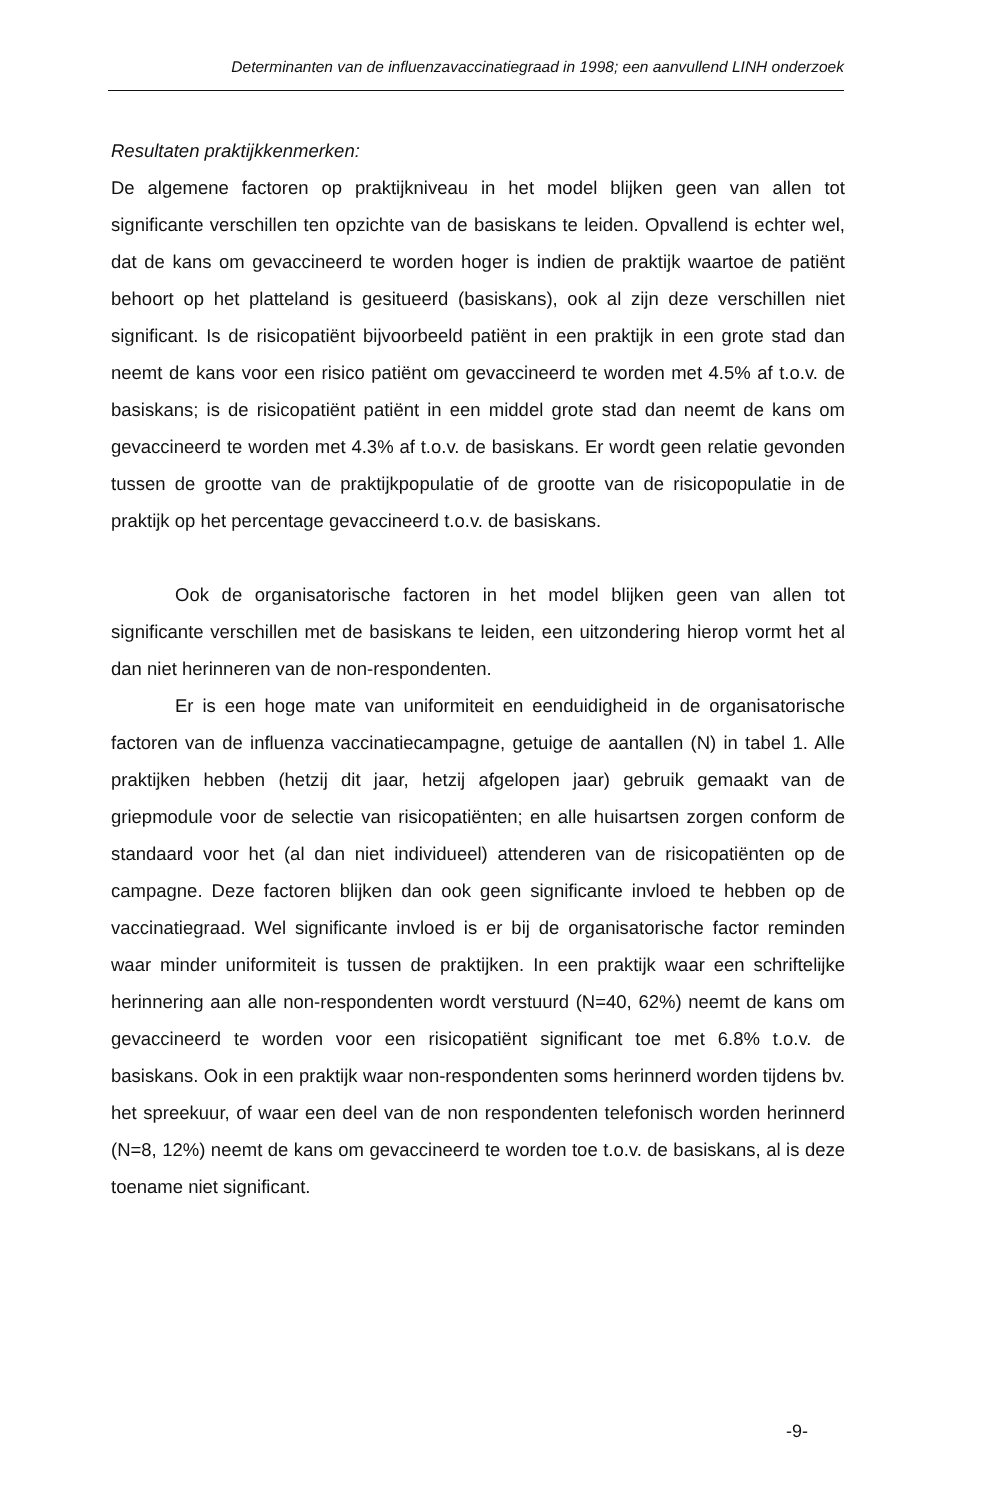Determinanten van de influenzavaccinatiegraad in 1998; een aanvullend LINH onderzoek
Resultaten praktijkkenmerken:
De algemene factoren op praktijkniveau in het model blijken geen van allen tot significante verschillen ten opzichte van de basiskans te leiden. Opvallend is echter wel, dat de kans om gevaccineerd te worden hoger is indien de praktijk waartoe de patiënt behoort op het platteland is gesitueerd (basiskans), ook al zijn deze verschillen niet significant. Is de risicopatiënt bijvoorbeeld patiënt in een praktijk in een grote stad dan neemt de kans voor een risico patiënt om gevaccineerd te worden met 4.5% af t.o.v. de basiskans; is de risicopatiënt patiënt in een middel grote stad dan neemt de kans om gevaccineerd te worden met 4.3% af t.o.v. de basiskans. Er wordt geen relatie gevonden tussen de grootte van de praktijkpopulatie of de grootte van de risicopopulatie in de praktijk op het percentage gevaccineerd t.o.v. de basiskans.
Ook de organisatorische factoren in het model blijken geen van allen tot significante verschillen met de basiskans te leiden, een uitzondering hierop vormt het al dan niet herinneren van de non-respondenten.
Er is een hoge mate van uniformiteit en eenduidigheid in de organisatorische factoren van de influenza vaccinatiecampagne, getuige de aantallen (N) in tabel 1. Alle praktijken hebben (hetzij dit jaar, hetzij afgelopen jaar) gebruik gemaakt van de griepmodule voor de selectie van risicopatiënten; en alle huisartsen zorgen conform de standaard voor het (al dan niet individueel) attenderen van de risicopatiënten op de campagne. Deze factoren blijken dan ook geen significante invloed te hebben op de vaccinatiegraad. Wel significante invloed is er bij de organisatorische factor reminden waar minder uniformiteit is tussen de praktijken. In een praktijk waar een schriftelijke herinnering aan alle non-respondenten wordt verstuurd (N=40, 62%) neemt de kans om gevaccineerd te worden voor een risicopatiënt significant toe met 6.8% t.o.v. de basiskans. Ook in een praktijk waar non-respondenten soms herinnerd worden tijdens bv. het spreekuur, of waar een deel van de non respondenten telefonisch worden herinnerd (N=8, 12%) neemt de kans om gevaccineerd te worden toe t.o.v. de basiskans, al is deze toename niet significant.
-9-